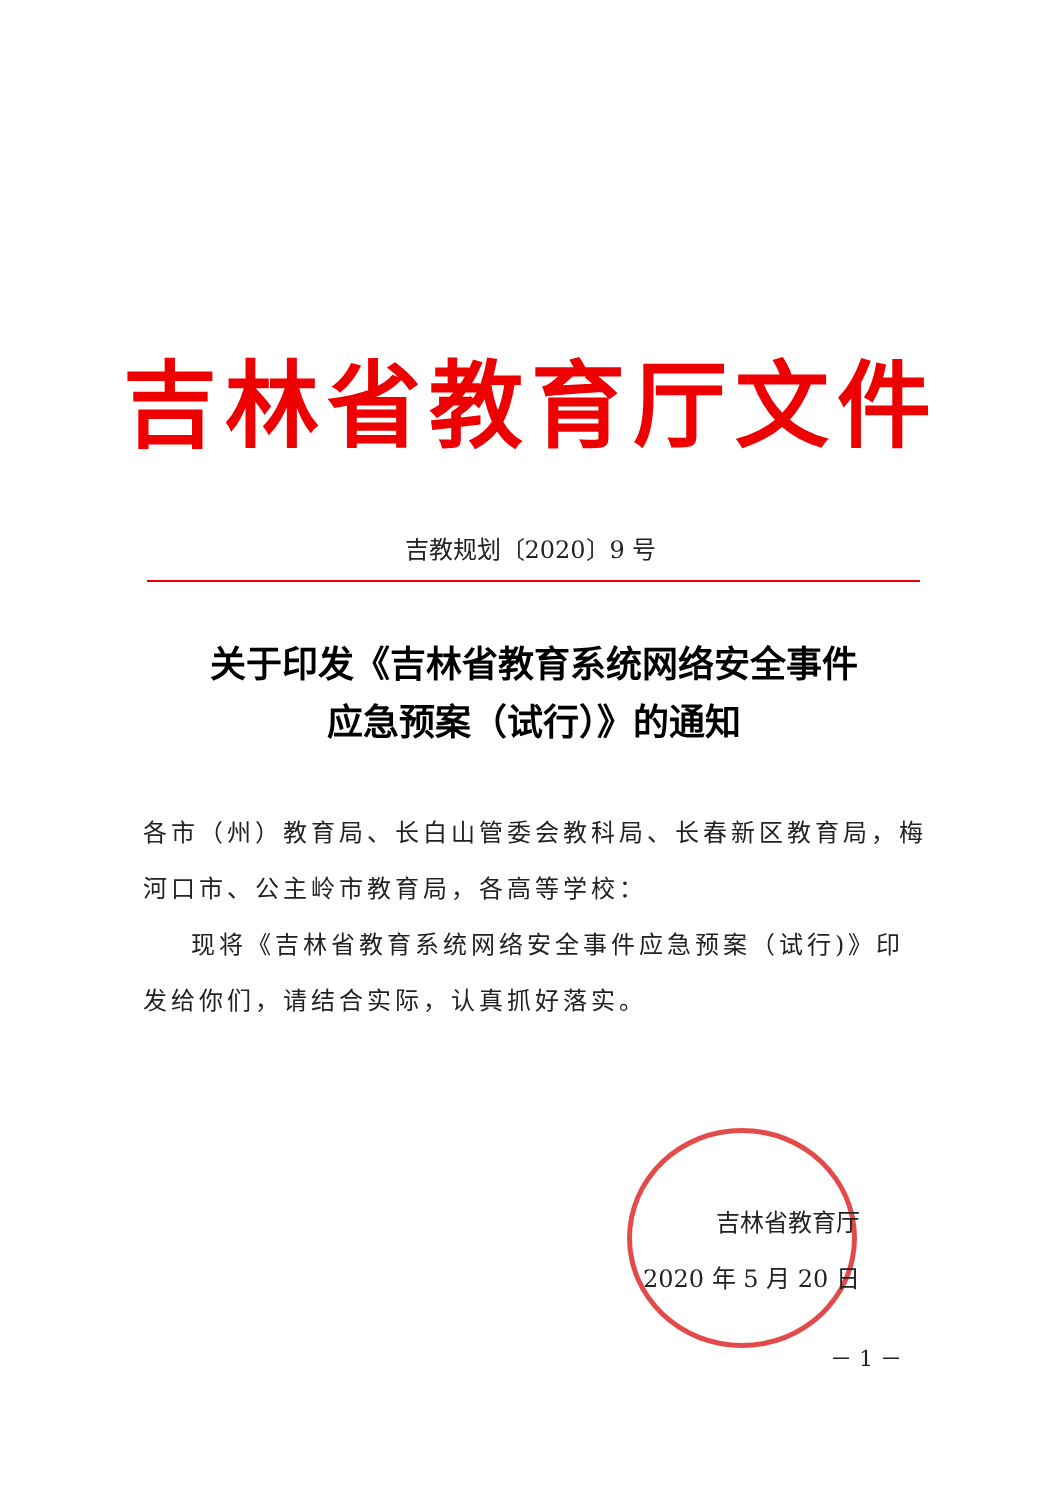吉林省教育厅文件
吉教规划〔2020〕9 号
关于印发《吉林省教育系统网络安全事件
应急预案（试行）》的通知
各市（州）教育局、长白山管委会教科局、长春新区教育局，梅河口市、公主岭市教育局，各高等学校：
现将《吉林省教育系统网络安全事件应急预案（试行)》印发给你们，请结合实际，认真抓好落实。
吉林省教育厅
2020 年 5 月 20 日
－ 1 －